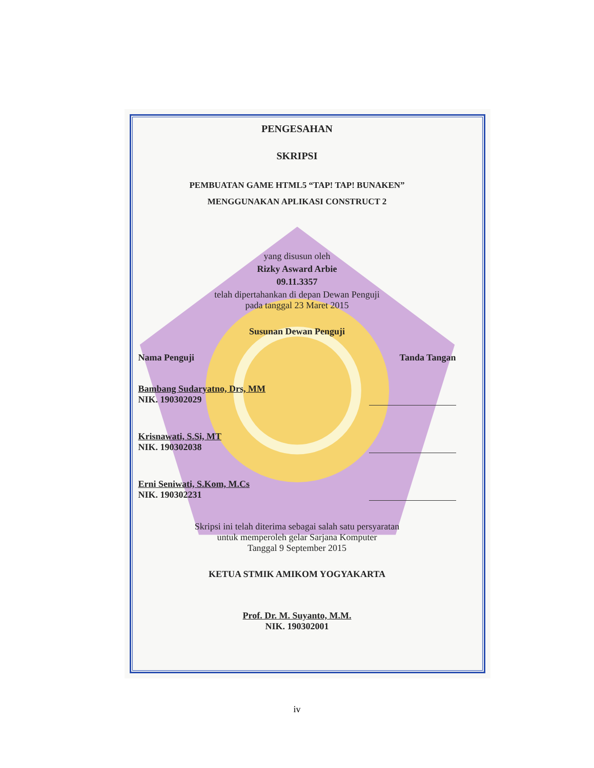PENGESAHAN
SKRIPSI
PEMBUATAN GAME HTML5 “TAP! TAP! BUNAKEN”
MENGGUNAKAN APLIKASI CONSTRUCT 2
yang disusun oleh
Rizky Asward Arbie
09.11.3357
telah dipertahankan di depan Dewan Penguji
pada tanggal 23 Maret 2015
Susunan Dewan Penguji
Nama Penguji Tanda Tangan
Bambang Sudaryatno, Drs, MM
NIK. 190302029
Krisnawati, S.Si, MT
NIK. 190302038
Erni Seniwati, S.Kom, M.Cs
NIK. 190302231
Skripsi ini telah diterima sebagai salah satu persyaratan
untuk memperoleh gelar Sarjana Komputer
Tanggal 9 September 2015
KETUA STMIK AMIKOM YOGYAKARTA
Prof. Dr. M. Suyanto, M.M.
NIK. 190302001
iv